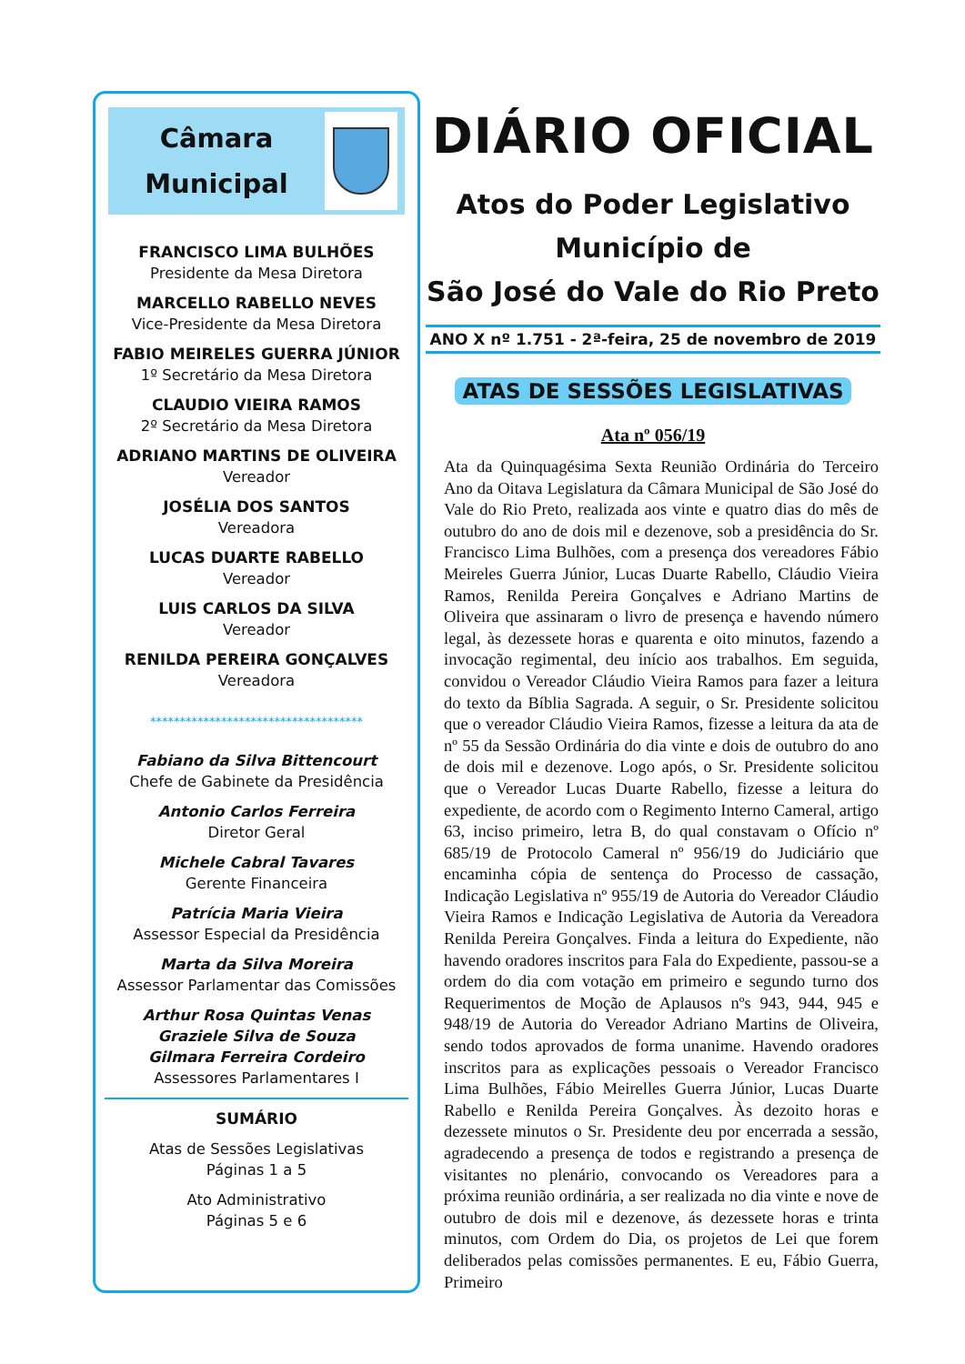Câmara
Municipal
FRANCISCO LIMA BULHÕES
Presidente da Mesa Diretora
MARCELLO RABELLO NEVES
Vice-Presidente da Mesa Diretora
FABIO MEIRELES GUERRA JÚNIOR
1º Secretário da Mesa Diretora
CLAUDIO VIEIRA RAMOS
2º Secretário da Mesa Diretora
ADRIANO MARTINS DE OLIVEIRA
Vereador
JOSÉLIA DOS SANTOS
Vereadora
LUCAS DUARTE RABELLO
Vereador
LUIS CARLOS DA SILVA
Vereador
RENILDA PEREIRA GONÇALVES
Vereadora
************************************
Fabiano da Silva Bittencourt
Chefe de Gabinete da Presidência
Antonio Carlos Ferreira
Diretor Geral
Michele Cabral Tavares
Gerente Financeira
Patrícia Maria Vieira
Assessor Especial da Presidência
Marta da Silva Moreira
Assessor Parlamentar das Comissões
Arthur Rosa Quintas Venas
Graziele Silva de Souza
Gilmara Ferreira Cordeiro
Assessores Parlamentares I
SUMÁRIO
Atas de Sessões Legislativas
Páginas 1 a 5
Ato Administrativo
Páginas 5 e 6
DIÁRIO OFICIAL
Atos do Poder Legislativo
Município de
São José do Vale do Rio Preto
ANO X nº 1.751 - 2ª-feira, 25 de novembro de 2019
ATAS DE SESSÕES LEGISLATIVAS
Ata nº 056/19
Ata da Quinquagésima Sexta Reunião Ordinária do Terceiro Ano da Oitava Legislatura da Câmara Municipal de São José do Vale do Rio Preto, realizada aos vinte e quatro dias do mês de outubro do ano de dois mil e dezenove, sob a presidência do Sr. Francisco Lima Bulhões, com a presença dos vereadores Fábio Meireles Guerra Júnior, Lucas Duarte Rabello, Cláudio Vieira Ramos, Renilda Pereira Gonçalves e Adriano Martins de Oliveira que assinaram o livro de presença e havendo número legal, às dezessete horas e quarenta e oito minutos, fazendo a invocação regimental, deu início aos trabalhos. Em seguida, convidou o Vereador Cláudio Vieira Ramos para fazer a leitura do texto da Bíblia Sagrada. A seguir, o Sr. Presidente solicitou que o vereador Cláudio Vieira Ramos, fizesse a leitura da ata de nº 55 da Sessão Ordinária do dia vinte e dois de outubro do ano de dois mil e dezenove. Logo após, o Sr. Presidente solicitou que o Vereador Lucas Duarte Rabello, fizesse a leitura do expediente, de acordo com o Regimento Interno Cameral, artigo 63, inciso primeiro, letra B, do qual constavam o Ofício nº 685/19 de Protocolo Cameral nº 956/19 do Judiciário que encaminha cópia de sentença do Processo de cassação, Indicação Legislativa nº 955/19 de Autoria do Vereador Cláudio Vieira Ramos e Indicação Legislativa de Autoria da Vereadora Renilda Pereira Gonçalves. Finda a leitura do Expediente, não havendo oradores inscritos para Fala do Expediente, passou-se a ordem do dia com votação em primeiro e segundo turno dos Requerimentos de Moção de Aplausos nºs 943, 944, 945 e 948/19 de Autoria do Vereador Adriano Martins de Oliveira, sendo todos aprovados de forma unanime. Havendo oradores inscritos para as explicações pessoais o Vereador Francisco Lima Bulhões, Fábio Meirelles Guerra Júnior, Lucas Duarte Rabello e Renilda Pereira Gonçalves. Às dezoito horas e dezessete minutos o Sr. Presidente deu por encerrada a sessão, agradecendo a presença de todos e registrando a presença de visitantes no plenário, convocando os Vereadores para a próxima reunião ordinária, a ser realizada no dia vinte e nove de outubro de dois mil e dezenove, ás dezessete horas e trinta minutos, com Ordem do Dia, os projetos de Lei que forem deliberados pelas comissões permanentes. E eu, Fábio Guerra, Primeiro